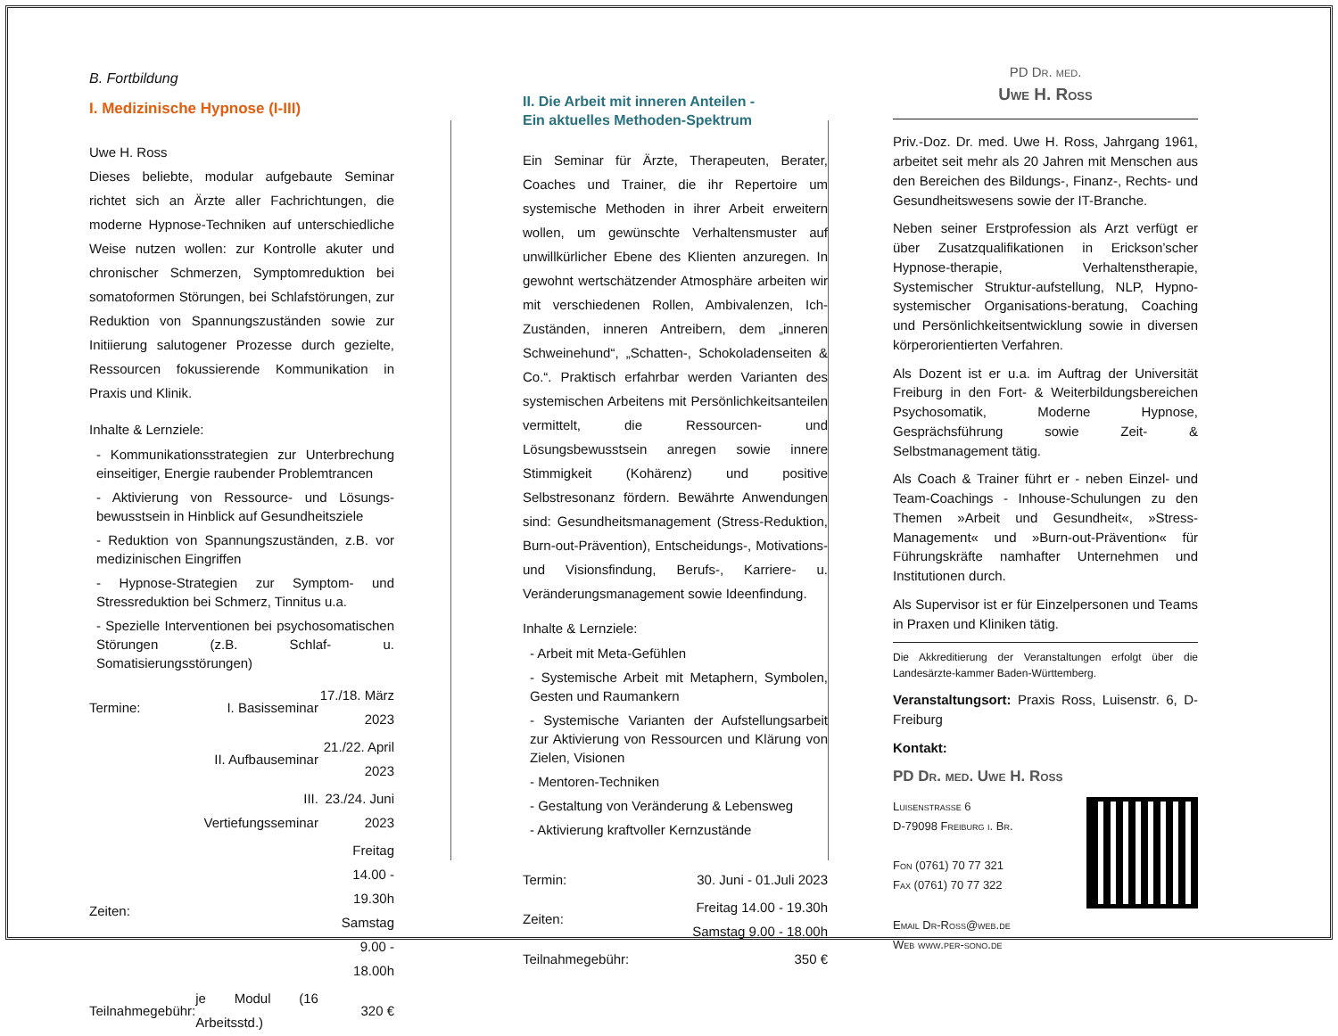B. Fortbildung
I. Medizinische Hypnose (I-III)
Uwe H. Ross
Dieses beliebte, modular aufgebaute Seminar richtet sich an Ärzte aller Fachrichtungen, die moderne Hypnose-Techniken auf unterschiedliche Weise nutzen wollen: zur Kontrolle akuter und chronischer Schmerzen, Symptomreduktion bei somatoformen Störungen, bei Schlafstörungen, zur Reduktion von Spannungszuständen sowie zur Initiierung salutogener Prozesse durch gezielte, Ressourcen fokussierende Kommunikation in Praxis und Klinik.
Inhalte & Lernziele:
- Kommunikationsstrategien zur Unterbrechung einseitiger, Energie raubender Problemtrancen
- Aktivierung von Ressource- und Lösungs-bewusstsein in Hinblick auf Gesundheitsziele
- Reduktion von Spannungszuständen, z.B. vor medizinischen Eingriffen
- Hypnose-Strategien zur Symptom- und Stressreduktion bei Schmerz, Tinnitus u.a.
- Spezielle Interventionen bei psychosomatischen Störungen (z.B. Schlaf- u. Somatisierungsstörungen)
| Termine: | I. Basisseminar | 17./18. März 2023 |
| | II. Aufbauseminar | 21./22. April 2023 |
| | III. Vertiefungsseminar | 23./24. Juni 2023 |
| Zeiten: | | Freitag 14.00 - 19.30h Samstag 9.00 - 18.00h |
| Teilnahmegebühr: | je Modul (16 Arbeitsstd.) | 320 € |
II. Die Arbeit mit inneren Anteilen -
Ein aktuelles Methoden-Spektrum
Ein Seminar für Ärzte, Therapeuten, Berater, Coaches und Trainer, die ihr Repertoire um systemische Methoden in ihrer Arbeit erweitern wollen, um gewünschte Verhaltensmuster auf unwillkürlicher Ebene des Klienten anzuregen. In gewohnt wertschätzender Atmosphäre arbeiten wir mit verschiedenen Rollen, Ambivalenzen, Ich-Zuständen, inneren Antreibern, dem „inneren Schweinehund“, „Schatten-, Schokoladenseiten & Co.“. Praktisch erfahrbar werden Varianten des systemischen Arbeitens mit Persönlichkeitsanteilen vermittelt, die Ressourcen- und Lösungsbewusstsein anregen sowie innere Stimmigkeit (Kohärenz) und positive Selbstresonanz fördern. Bewährte Anwendungen sind: Gesundheitsmanagement (Stress-Reduktion, Burn-out-Prävention), Entscheidungs-, Motivations- und Visionsfindung, Berufs-, Karriere- u. Veränderungsmanagement sowie Ideenfindung.
Inhalte & Lernziele:
- Arbeit mit Meta-Gefühlen
- Systemische Arbeit mit Metaphern, Symbolen, Gesten und Raumankern
- Systemische Varianten der Aufstellungsarbeit zur Aktivierung von Ressourcen und Klärung von Zielen, Visionen
- Mentoren-Techniken
- Gestaltung von Veränderung & Lebensweg
- Aktivierung kraftvoller Kernzustände
| Termin: | 30. Juni - 01.Juli 2023 |
| Zeiten: | Freitag 14.00 - 19.30h Samstag 9.00 - 18.00h |
| Teilnahmegebühr: | 350 € |
PD Dr. med.
Uwe H. Ross
Priv.-Doz. Dr. med. Uwe H. Ross, Jahrgang 1961, arbeitet seit mehr als 20 Jahren mit Menschen aus den Bereichen des Bildungs-, Finanz-, Rechts- und Gesundheitswesens sowie der IT-Branche.
Neben seiner Erstprofession als Arzt verfügt er über Zusatzqualifikationen in Erickson’scher Hypnose-therapie, Verhaltenstherapie, Systemischer Struktur-aufstellung, NLP, Hypno-systemischer Organisations-beratung, Coaching und Persönlichkeitsentwicklung sowie in diversen körperorientierten Verfahren.
Als Dozent ist er u.a. im Auftrag der Universität Freiburg in den Fort- & Weiterbildungsbereichen Psychosomatik, Moderne Hypnose, Gesprächsführung sowie Zeit- & Selbstmanagement tätig.
Als Coach & Trainer führt er - neben Einzel- und Team-Coachings - Inhouse-Schulungen zu den Themen »Arbeit und Gesundheit«, »Stress-Management« und »Burn-out-Prävention« für Führungskräfte namhafter Unternehmen und Institutionen durch.
Als Supervisor ist er für Einzelpersonen und Teams in Praxen und Kliniken tätig.
Die Akkreditierung der Veranstaltungen erfolgt über die Landesärzte-kammer Baden-Württemberg.
Veranstaltungsort: Praxis Ross, Luisenstr. 6, D-Freiburg
Kontakt:
PD Dr. med. Uwe H. Ross
Luisenstrasse 6
D-79098 Freiburg i. Br.
Fon (0761) 70 77 321
Fax (0761) 70 77 322
Email Dr-Ross@web.de
Web www.per-sono.de